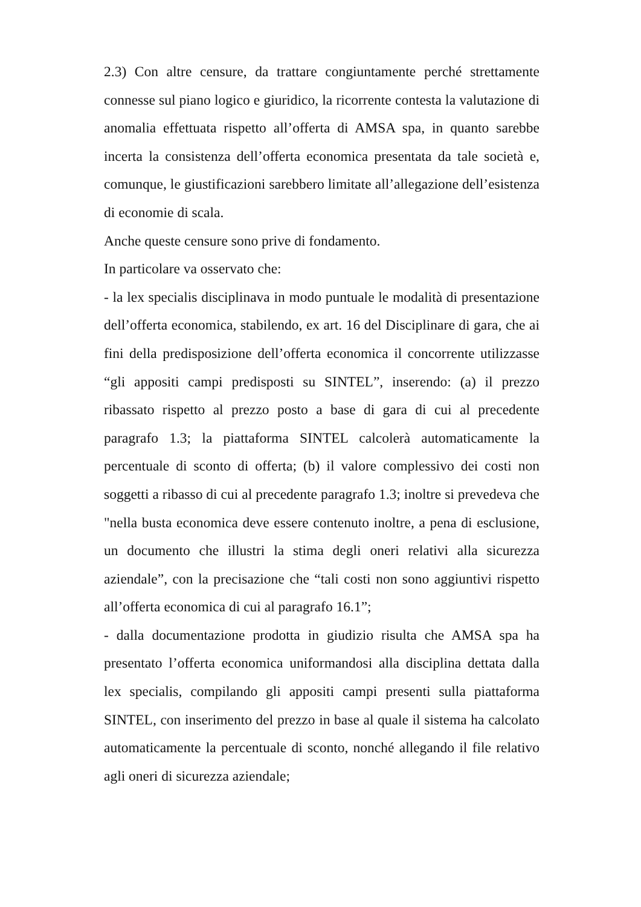2.3) Con altre censure, da trattare congiuntamente perché strettamente connesse sul piano logico e giuridico, la ricorrente contesta la valutazione di anomalia effettuata rispetto all’offerta di AMSA spa, in quanto sarebbe incerta la consistenza dell’offerta economica presentata da tale società e, comunque, le giustificazioni sarebbero limitate all’allegazione dell’esistenza di economie di scala.
Anche queste censure sono prive di fondamento.
In particolare va osservato che:
- la lex specialis disciplinava in modo puntuale le modalità di presentazione dell’offerta economica, stabilendo, ex art. 16 del Disciplinare di gara, che ai fini della predisposizione dell’offerta economica il concorrente utilizzasse “gli appositi campi predisposti su SINTEL”, inserendo: (a) il prezzo ribassato rispetto al prezzo posto a base di gara di cui al precedente paragrafo 1.3; la piattaforma SINTEL calcolerà automaticamente la percentuale di sconto di offerta; (b) il valore complessivo dei costi non soggetti a ribasso di cui al precedente paragrafo 1.3; inoltre si prevedeva che "nella busta economica deve essere contenuto inoltre, a pena di esclusione, un documento che illustri la stima degli oneri relativi alla sicurezza aziendale”, con la precisazione che “tali costi non sono aggiuntivi rispetto all’offerta economica di cui al paragrafo 16.1”;
- dalla documentazione prodotta in giudizio risulta che AMSA spa ha presentato l’offerta economica uniformandosi alla disciplina dettata dalla lex specialis, compilando gli appositi campi presenti sulla piattaforma SINTEL, con inserimento del prezzo in base al quale il sistema ha calcolato automaticamente la percentuale di sconto, nonché allegando il file relativo agli oneri di sicurezza aziendale;